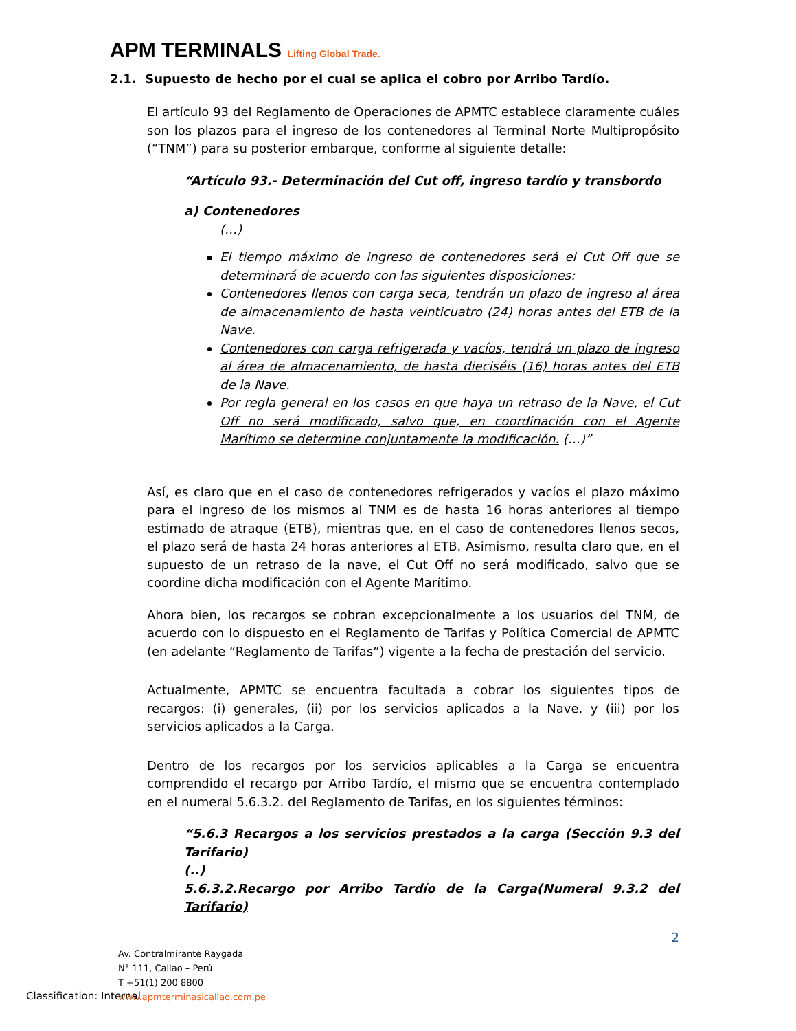APM TERMINALS Lifting Global Trade.
2.1. Supuesto de hecho por el cual se aplica el cobro por Arribo Tardío.
El artículo 93 del Reglamento de Operaciones de APMTC establece claramente cuáles son los plazos para el ingreso de los contenedores al Terminal Norte Multipropósito (“TNM”) para su posterior embarque, conforme al siguiente detalle:
“Artículo 93.- Determinación del Cut off, ingreso tardío y transbordo
a) Contenedores
(…)
El tiempo máximo de ingreso de contenedores será el Cut Off que se determinará de acuerdo con las siguientes disposiciones:
Contenedores llenos con carga seca, tendrán un plazo de ingreso al área de almacenamiento de hasta veinticuatro (24) horas antes del ETB de la Nave.
Contenedores con carga refrigerada y vacíos, tendrá un plazo de ingreso al área de almacenamiento, de hasta dieciséis (16) horas antes del ETB de la Nave.
Por regla general en los casos en que haya un retraso de la Nave, el Cut Off no será modificado, salvo que, en coordinación con el Agente Marítimo se determine conjuntamente la modificación. (…)”
Así, es claro que en el caso de contenedores refrigerados y vacíos el plazo máximo para el ingreso de los mismos al TNM es de hasta 16 horas anteriores al tiempo estimado de atraque (ETB), mientras que, en el caso de contenedores llenos secos, el plazo será de hasta 24 horas anteriores al ETB. Asimismo, resulta claro que, en el supuesto de un retraso de la nave, el Cut Off no será modificado, salvo que se coordine dicha modificación con el Agente Marítimo.
Ahora bien, los recargos se cobran excepcionalmente a los usuarios del TNM, de acuerdo con lo dispuesto en el Reglamento de Tarifas y Política Comercial de APMTC (en adelante “Reglamento de Tarifas”) vigente a la fecha de prestación del servicio.
Actualmente, APMTC se encuentra facultada a cobrar los siguientes tipos de recargos: (i) generales, (ii) por los servicios aplicados a la Nave, y (iii) por los servicios aplicados a la Carga.
Dentro de los recargos por los servicios aplicables a la Carga se encuentra comprendido el recargo por Arribo Tardío, el mismo que se encuentra contemplado en el numeral 5.6.3.2. del Reglamento de Tarifas, en los siguientes términos:
“5.6.3 Recargos a los servicios prestados a la carga (Sección 9.3 del Tarifario)
(..)
5.6.3.2.Recargo por Arribo Tardío de la Carga(Numeral 9.3.2 del Tarifario)
2
Av. Contralmirante Raygada
N° 111, Callao – Perú
T +51(1) 200 8800
www.apmterminaslcallao.com.pe
Classification: Internal